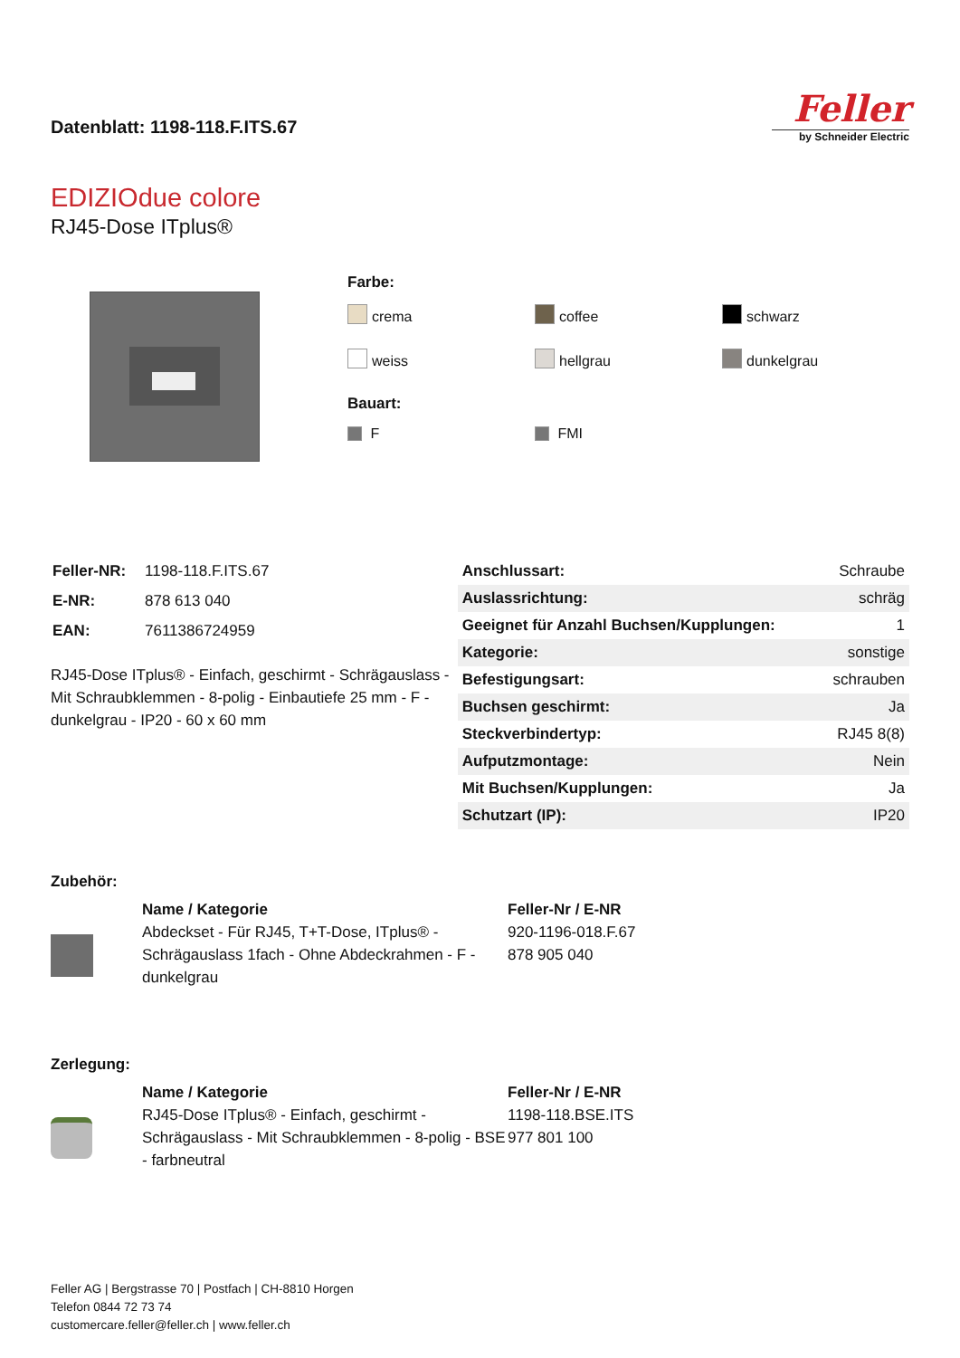Datenblatt: 1198-118.F.ITS.67
Feller
by Schneider Electric
EDIZIOdue colore
RJ45-Dose ITplus®
Farbe:
crema
coffee
schwarz
weiss
hellgrau
dunkelgrau
Bauart:
F
FMI
| Feller-NR: | 1198-118.F.ITS.67 |
| E-NR: | 878 613 040 |
| EAN: | 7611386724959 |
RJ45-Dose ITplus® - Einfach, geschirmt - Schrägauslass - Mit Schraubklemmen - 8-polig - Einbautiefe 25 mm - F - dunkelgrau - IP20 - 60 x 60 mm
| Anschlussart: | Schraube |
| Auslassrichtung: | schräg |
| Geeignet für Anzahl Buchsen/Kupplungen: | 1 |
| Kategorie: | sonstige |
| Befestigungsart: | schrauben |
| Buchsen geschirmt: | Ja |
| Steckverbindertyp: | RJ45 8(8) |
| Aufputzmontage: | Nein |
| Mit Buchsen/Kupplungen: | Ja |
| Schutzart (IP): | IP20 |
Zubehör:
Name / Kategorie
Abdeckset - Für RJ45, T+T-Dose, ITplus® - Schrägauslass 1fach - Ohne Abdeckrahmen - F - dunkelgrau
Feller-Nr / E-NR
920-1196-018.F.67
878 905 040
Zerlegung:
Name / Kategorie
RJ45-Dose ITplus® - Einfach, geschirmt - Schrägauslass - Mit Schraubklemmen - 8-polig - BSE - farbneutral
Feller-Nr / E-NR
1198-118.BSE.ITS
977 801 100
Feller AG | Bergstrasse 70 | Postfach | CH-8810 Horgen
Telefon 0844 72 73 74
customercare.feller@feller.ch | www.feller.ch